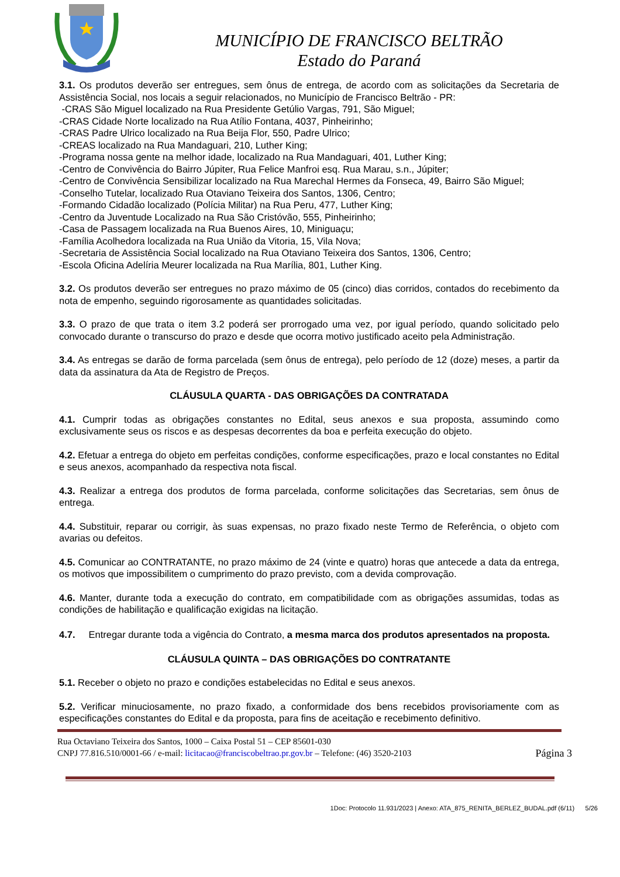MUNICÍPIO DE FRANCISCO BELTRÃO
Estado do Paraná
3.1. Os produtos deverão ser entregues, sem ônus de entrega, de acordo com as solicitações da Secretaria de Assistência Social, nos locais a seguir relacionados, no Município de Francisco Beltrão - PR:
-CRAS São Miguel localizado na Rua Presidente Getúlio Vargas, 791, São Miguel;
-CRAS Cidade Norte localizado na Rua Atílio Fontana, 4037, Pinheirinho;
-CRAS Padre Ulrico localizado na Rua Beija Flor, 550, Padre Ulrico;
-CREAS localizado na Rua Mandaguari, 210, Luther King;
-Programa nossa gente na melhor idade, localizado na Rua Mandaguari, 401, Luther King;
-Centro de Convivência do Bairro Júpiter, Rua Felice Manfroi esq. Rua Marau, s.n., Júpiter;
-Centro de Convivência Sensibilizar localizado na Rua Marechal Hermes da Fonseca, 49, Bairro São Miguel;
-Conselho Tutelar, localizado Rua Otaviano Teixeira dos Santos, 1306, Centro;
-Formando Cidadão localizado (Polícia Militar) na Rua Peru, 477, Luther King;
-Centro da Juventude Localizado na Rua São Cristóvão, 555, Pinheirinho;
-Casa de Passagem localizada na Rua Buenos Aires, 10, Miniguaçu;
-Família Acolhedora localizada na Rua União da Vitoria, 15, Vila Nova;
-Secretaria de Assistência Social localizado na Rua Otaviano Teixeira dos Santos, 1306, Centro;
-Escola Oficina Adelíria Meurer localizada na Rua Marília, 801, Luther King.
3.2. Os produtos deverão ser entregues no prazo máximo de 05 (cinco) dias corridos, contados do recebimento da nota de empenho, seguindo rigorosamente as quantidades solicitadas.
3.3. O prazo de que trata o item 3.2 poderá ser prorrogado uma vez, por igual período, quando solicitado pelo convocado durante o transcurso do prazo e desde que ocorra motivo justificado aceito pela Administração.
3.4. As entregas se darão de forma parcelada (sem ônus de entrega), pelo período de 12 (doze) meses, a partir da data da assinatura da Ata de Registro de Preços.
CLÁUSULA QUARTA - DAS OBRIGAÇÕES DA CONTRATADA
4.1. Cumprir todas as obrigações constantes no Edital, seus anexos e sua proposta, assumindo como exclusivamente seus os riscos e as despesas decorrentes da boa e perfeita execução do objeto.
4.2. Efetuar a entrega do objeto em perfeitas condições, conforme especificações, prazo e local constantes no Edital e seus anexos, acompanhado da respectiva nota fiscal.
4.3. Realizar a entrega dos produtos de forma parcelada, conforme solicitações das Secretarias, sem ônus de entrega.
4.4. Substituir, reparar ou corrigir, às suas expensas, no prazo fixado neste Termo de Referência, o objeto com avarias ou defeitos.
4.5. Comunicar ao CONTRATANTE, no prazo máximo de 24 (vinte e quatro) horas que antecede a data da entrega, os motivos que impossibilitem o cumprimento do prazo previsto, com a devida comprovação.
4.6. Manter, durante toda a execução do contrato, em compatibilidade com as obrigações assumidas, todas as condições de habilitação e qualificação exigidas na licitação.
4.7. Entregar durante toda a vigência do Contrato, a mesma marca dos produtos apresentados na proposta.
CLÁUSULA QUINTA – DAS OBRIGAÇÕES DO CONTRATANTE
5.1. Receber o objeto no prazo e condições estabelecidas no Edital e seus anexos.
5.2. Verificar minuciosamente, no prazo fixado, a conformidade dos bens recebidos provisoriamente com as especificações constantes do Edital e da proposta, para fins de aceitação e recebimento definitivo.
Rua Octaviano Teixeira dos Santos, 1000 – Caixa Postal 51 – CEP 85601-030
CNPJ 77.816.510/0001-66 / e-mail: licitacao@franciscobeltrao.pr.gov.br – Telefone: (46) 3520-2103 Página 3
1Doc: Protocolo 11.931/2023 | Anexo: ATA_875_RENITA_BERLEZ_BUDAL.pdf (6/11) 5/26